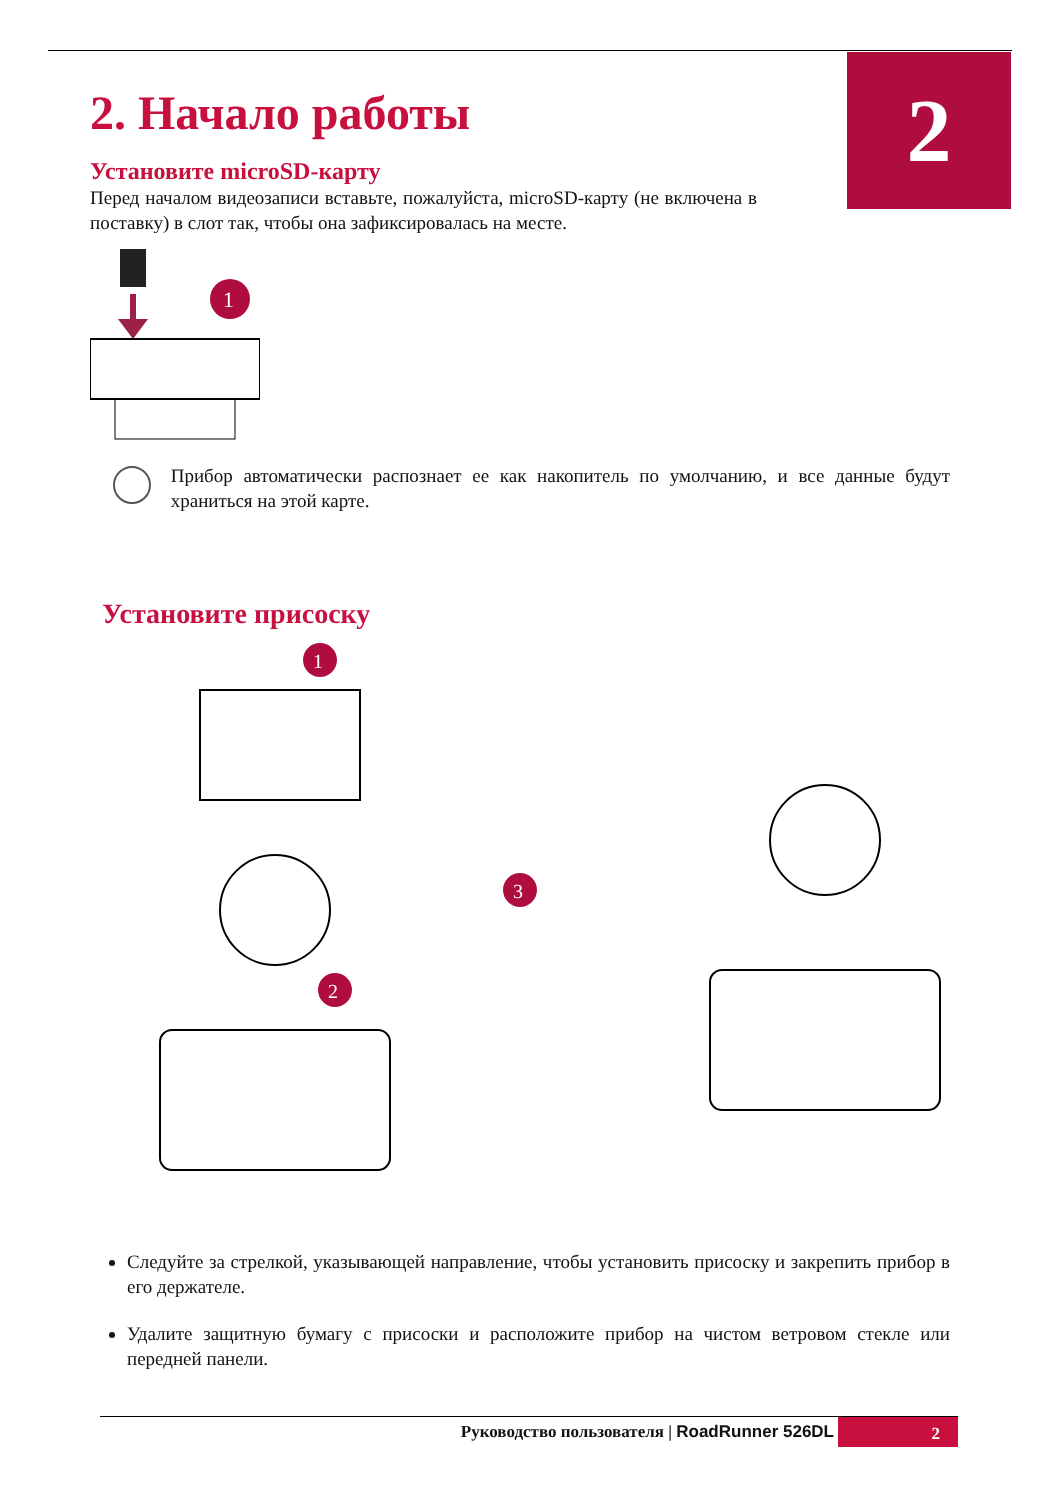2
2. Начало работы
Установите microSD-карту
Перед началом видеозаписи вставьте, пожалуйста, microSD-карту (не включена в поставку) в слот так, чтобы она зафиксировалась на месте.
1
Прибор автоматически распознает ее как накопитель по умолчанию, и все данные будут храниться на этой карте.
Установите присоску
1
2
3
Следуйте за стрелкой, указывающей направление, чтобы установить присоску и закрепить прибор в его держателе.
Удалите защитную бумагу с присоски и расположите прибор на чистом ветровом стекле или передней панели.
Руководство пользователя | RoadRunner 526DL 2